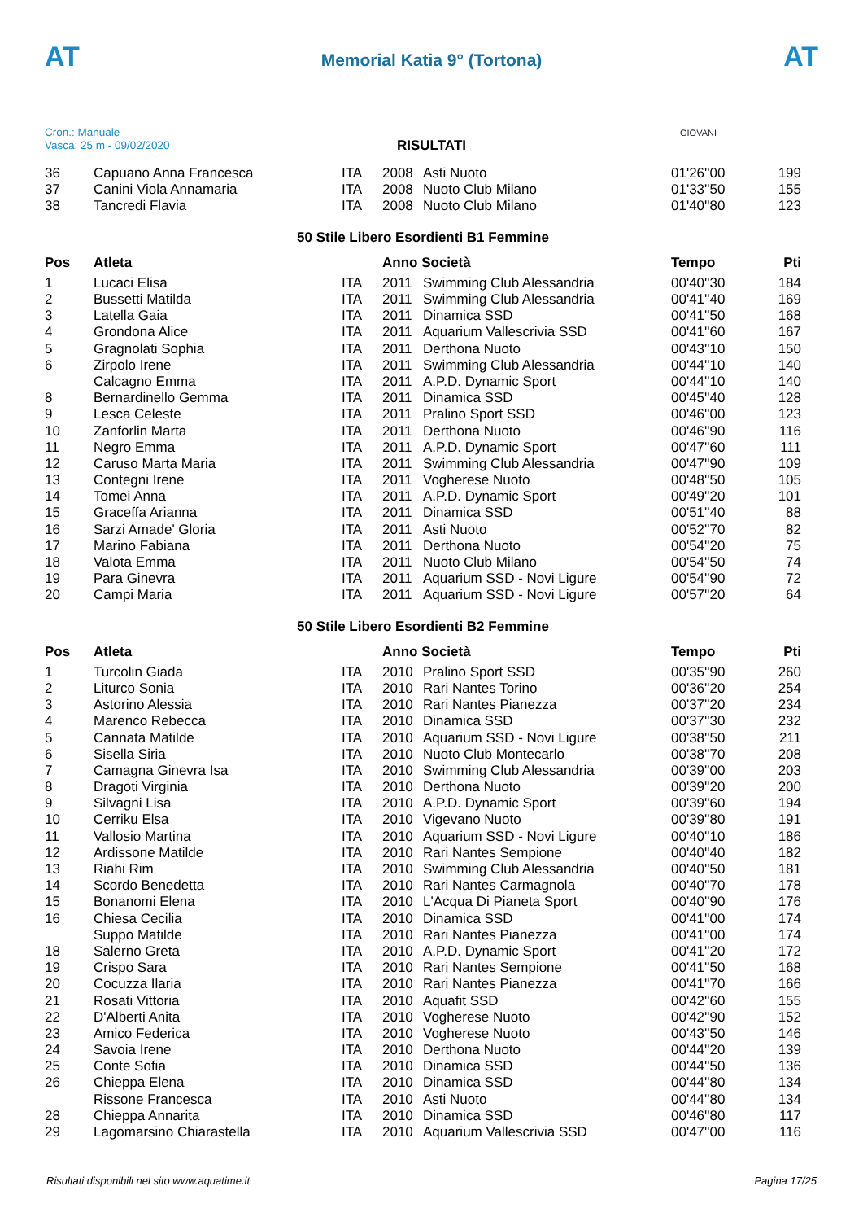AT
Memorial Katia 9° (Tortona)
AT
Cron.: Manuale
Vasca: 25 m - 09/02/2020
GIOVANI
RISULTATI
| 36 | Capuano Anna Francesca | ITA | 2008 | Asti Nuoto | 01'26''00 | 199 |
| 37 | Canini Viola Annamaria | ITA | 2008 | Nuoto Club Milano | 01'33''50 | 155 |
| 38 | Tancredi Flavia | ITA | 2008 | Nuoto Club Milano | 01'40''80 | 123 |
| 50 Stile Libero Esordienti B1 Femmine | | | | | | |
| Pos | Atleta | | Anno Società | | Tempo | Pti |
| 1 | Lucaci Elisa | ITA | 2011 | Swimming Club Alessandria | 00'40''30 | 184 |
| 2 | Bussetti Matilda | ITA | 2011 | Swimming Club Alessandria | 00'41''40 | 169 |
| 3 | Latella Gaia | ITA | 2011 | Dinamica SSD | 00'41''50 | 168 |
| 4 | Grondona Alice | ITA | 2011 | Aquarium Vallescrivia SSD | 00'41''60 | 167 |
| 5 | Gragnolati Sophia | ITA | 2011 | Derthona Nuoto | 00'43''10 | 150 |
| 6 | Zirpolo Irene | ITA | 2011 | Swimming Club Alessandria | 00'44''10 | 140 |
| | Calcagno Emma | ITA | 2011 | A.P.D. Dynamic Sport | 00'44''10 | 140 |
| 8 | Bernardinello Gemma | ITA | 2011 | Dinamica SSD | 00'45''40 | 128 |
| 9 | Lesca Celeste | ITA | 2011 | Pralino Sport SSD | 00'46''00 | 123 |
| 10 | Zanforlin Marta | ITA | 2011 | Derthona Nuoto | 00'46''90 | 116 |
| 11 | Negro Emma | ITA | 2011 | A.P.D. Dynamic Sport | 00'47''60 | 111 |
| 12 | Caruso Marta Maria | ITA | 2011 | Swimming Club Alessandria | 00'47''90 | 109 |
| 13 | Contegni Irene | ITA | 2011 | Vogherese Nuoto | 00'48''50 | 105 |
| 14 | Tomei Anna | ITA | 2011 | A.P.D. Dynamic Sport | 00'49''20 | 101 |
| 15 | Graceffa Arianna | ITA | 2011 | Dinamica SSD | 00'51''40 | 88 |
| 16 | Sarzi Amade' Gloria | ITA | 2011 | Asti Nuoto | 00'52''70 | 82 |
| 17 | Marino Fabiana | ITA | 2011 | Derthona Nuoto | 00'54''20 | 75 |
| 18 | Valota Emma | ITA | 2011 | Nuoto Club Milano | 00'54''50 | 74 |
| 19 | Para Ginevra | ITA | 2011 | Aquarium SSD - Novi Ligure | 00'54''90 | 72 |
| 20 | Campi Maria | ITA | 2011 | Aquarium SSD - Novi Ligure | 00'57''20 | 64 |
| 50 Stile Libero Esordienti B2 Femmine | | | | | | |
| Pos | Atleta | | Anno Società | | Tempo | Pti |
| 1 | Turcolin Giada | ITA | 2010 | Pralino Sport SSD | 00'35''90 | 260 |
| 2 | Liturco Sonia | ITA | 2010 | Rari Nantes Torino | 00'36''20 | 254 |
| 3 | Astorino Alessia | ITA | 2010 | Rari Nantes Pianezza | 00'37''20 | 234 |
| 4 | Marenco Rebecca | ITA | 2010 | Dinamica SSD | 00'37''30 | 232 |
| 5 | Cannata Matilde | ITA | 2010 | Aquarium SSD - Novi Ligure | 00'38''50 | 211 |
| 6 | Sisella Siria | ITA | 2010 | Nuoto Club Montecarlo | 00'38''70 | 208 |
| 7 | Camagna Ginevra Isa | ITA | 2010 | Swimming Club Alessandria | 00'39''00 | 203 |
| 8 | Dragoti Virginia | ITA | 2010 | Derthona Nuoto | 00'39''20 | 200 |
| 9 | Silvagni Lisa | ITA | 2010 | A.P.D. Dynamic Sport | 00'39''60 | 194 |
| 10 | Cerriku Elsa | ITA | 2010 | Vigevano Nuoto | 00'39''80 | 191 |
| 11 | Vallosio Martina | ITA | 2010 | Aquarium SSD - Novi Ligure | 00'40''10 | 186 |
| 12 | Ardissone Matilde | ITA | 2010 | Rari Nantes Sempione | 00'40''40 | 182 |
| 13 | Riahi Rim | ITA | 2010 | Swimming Club Alessandria | 00'40''50 | 181 |
| 14 | Scordo Benedetta | ITA | 2010 | Rari Nantes Carmagnola | 00'40''70 | 178 |
| 15 | Bonanomi Elena | ITA | 2010 | L'Acqua Di Pianeta Sport | 00'40''90 | 176 |
| 16 | Chiesa Cecilia | ITA | 2010 | Dinamica SSD | 00'41''00 | 174 |
| | Suppo Matilde | ITA | 2010 | Rari Nantes Pianezza | 00'41''00 | 174 |
| 18 | Salerno Greta | ITA | 2010 | A.P.D. Dynamic Sport | 00'41''20 | 172 |
| 19 | Crispo Sara | ITA | 2010 | Rari Nantes Sempione | 00'41''50 | 168 |
| 20 | Cocuzza Ilaria | ITA | 2010 | Rari Nantes Pianezza | 00'41''70 | 166 |
| 21 | Rosati Vittoria | ITA | 2010 | Aquafit SSD | 00'42''60 | 155 |
| 22 | D'Alberti Anita | ITA | 2010 | Vogherese Nuoto | 00'42''90 | 152 |
| 23 | Amico Federica | ITA | 2010 | Vogherese Nuoto | 00'43''50 | 146 |
| 24 | Savoia Irene | ITA | 2010 | Derthona Nuoto | 00'44''20 | 139 |
| 25 | Conte Sofia | ITA | 2010 | Dinamica SSD | 00'44''50 | 136 |
| 26 | Chieppa Elena | ITA | 2010 | Dinamica SSD | 00'44''80 | 134 |
| | Rissone Francesca | ITA | 2010 | Asti Nuoto | 00'44''80 | 134 |
| 28 | Chieppa Annarita | ITA | 2010 | Dinamica SSD | 00'46''80 | 117 |
| 29 | Lagomarsino Chiarastella | ITA | 2010 | Aquarium Vallescrivia SSD | 00'47''00 | 116 |
Risultati disponibili nel sito www.aquatime.it Pagina 17/25